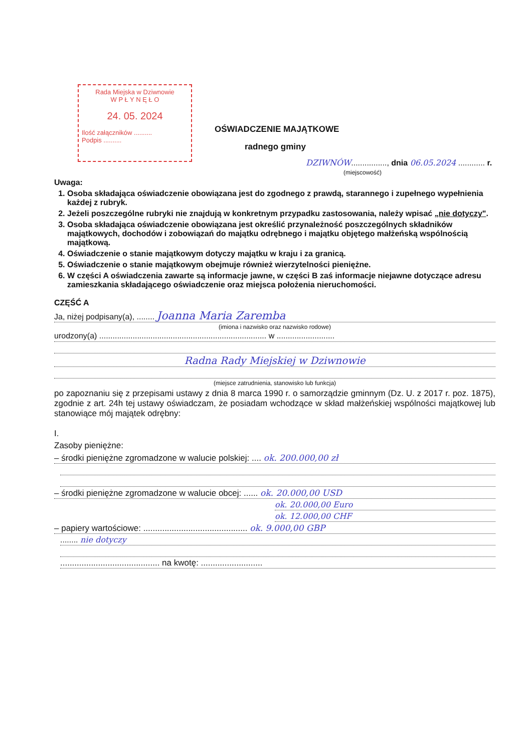Rada Miejska w Dziwnowie
W P Ł Y N Ę Ł O
24. 05. 2024
Ilość załączników ..........
Podpis ..........
OŚWIADCZENIE MAJĄTKOWE
radnego gminy
DZIWNÓW................, dnia 06.05.2024 ............ r.
(miejscowość)
Uwaga:
1. Osoba składająca oświadczenie obowiązana jest do zgodnego z prawdą, starannego i zupełnego wypełnienia każdej z rubryk.
2. Jeżeli poszczególne rubryki nie znajdują w konkretnym przypadku zastosowania, należy wpisać „nie dotyczy".
3. Osoba składająca oświadczenie obowiązana jest określić przynależność poszczególnych składników majątkowych, dochodów i zobowiązań do majątku odrębnego i majątku objętego małżeńską wspólnością majątkową.
4. Oświadczenie o stanie majątkowym dotyczy majątku w kraju i za granicą.
5. Oświadczenie o stanie majątkowym obejmuje również wierzytelności pieniężne.
6. W części A oświadczenia zawarte są informacje jawne, w części B zaś informacje niejawne dotyczące adresu zamieszkania składającego oświadczenie oraz miejsca położenia nieruchomości.
CZĘŚĆ A
Ja, niżej podpisany(a), ........ Joanna Maria Zaremba
(imiona i nazwisko oraz nazwisko rodowe)
urodzony(a) ........................................................................... w ..........................
Radna Rady Miejskiej w Dziwnowie
(miejsce zatrudnienia, stanowisko lub funkcja)
po zapoznaniu się z przepisami ustawy z dnia 8 marca 1990 r. o samorządzie gminnym (Dz. U. z 2017 r. poz. 1875), zgodnie z art. 24h tej ustawy oświadczam, że posiadam wchodzące w skład małżeńskiej wspólności majątkowej lub stanowiące mój majątek odrębny:
I.
Zasoby pieniężne:
– środki pieniężne zgromadzone w walucie polskiej: .... ok. 200.000,00 zł
– środki pieniężne zgromadzone w walucie obcej: ...... ok. 20.000,00 USD
ok. 20.000,00 Euro
ok. 12.000,00 CHF
– papiery wartościowe: ............................................ ok. 9.000,00 GBP
........ nie dotyczy
.......................................... na kwotę: ..........................